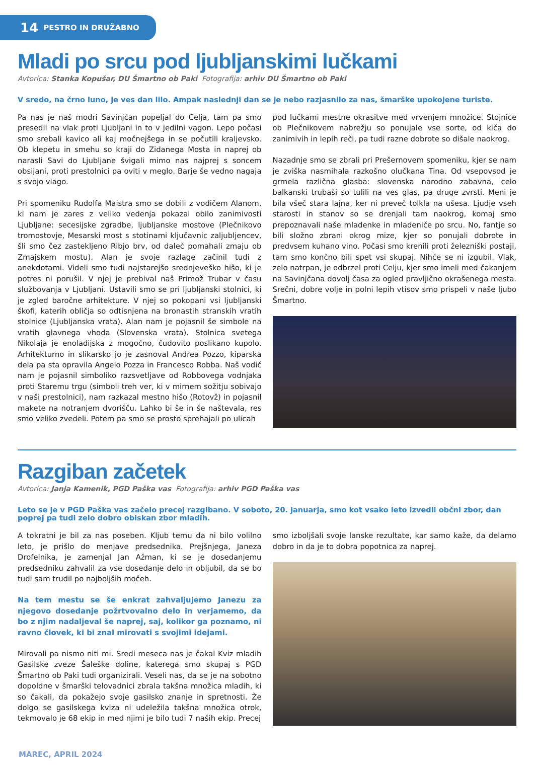14 PESTRO IN DRUŽABNO
Mladi po srcu pod ljubljanskimi lučkami
Avtorica: Stanka Kopušar, DU Šmartno ob Paki Fotografija: arhiv DU Šmartno ob Paki
V sredo, na črno luno, je ves dan lilo. Ampak naslednji dan se je nebo razjasnilo za nas, šmarške upokojene turiste.
Pa nas je naš modri Savinjčan popeljal do Celja, tam pa smo presedli na vlak proti Ljubljani in to v jedilni vagon. Lepo počasi smo srebali kavico ali kaj močnejšega in se počutili kraljevsko. Ob klepetu in smehu so kraji do Zidanega Mosta in naprej ob narasli Savi do Ljubljane švigali mimo nas najprej s soncem obsijani, proti prestolnici pa oviti v meglo. Barje še vedno nagaja s svojo vlago.
Pri spomeniku Rudolfa Maistra smo se dobili z vodičem Alanom, ki nam je zares z veliko vedenja pokazal obilo zanimivosti Ljubljane: secesijske zgradbe, ljubljanske mostove (Plečnikovo tromostovje, Mesarski most s stotinami ključavnic zaljubljencev, šli smo čez zastekljeno Ribjo brv, od daleč pomahali zmaju ob Zmajskem mostu). Alan je svoje razlage začinil tudi z anekdotami. Videli smo tudi najstarejšo srednjeveško hišo, ki je potres ni porušil. V njej je prebival naš Primož Trubar v času službovanja v Ljubljani. Ustavili smo se pri ljubljanski stolnici, ki je zgled baročne arhitekture. V njej so pokopani vsi ljubljanski škofi, katerih obličja so odtisnjena na bronastih stranskih vratih stolnice (Ljubljanska vrata). Alan nam je pojasnil še simbole na vratih glavnega vhoda (Slovenska vrata). Stolnica svetega Nikolaja je enoladijska z mogočno, čudovito poslikano kupolo. Arhitekturno in slikarsko jo je zasnoval Andrea Pozzo, kiparska dela pa sta opravila Angelo Pozza in Francesco Robba. Naš vodič nam je pojasnil simboliko razsvetljave od Robbovega vodnjaka proti Staremu trgu (simboli treh ver, ki v mirnem sožitju sobivajo v naši prestolnici), nam razkazal mestno hišo (Rotovž) in pojasnil makete na notranjem dvorišču. Lahko bi še in še naštevala, res smo veliko zvedeli. Potem pa smo se prosto sprehajali po ulicah
pod lučkami mestne okrasitve med vrvenjem množice. Stojnice ob Plečnikovem nabrežju so ponujale vse sorte, od kiča do zanimivih in lepih reči, pa tudi razne dobrote so dišale naokrog.
Nazadnje smo se zbrali pri Prešernovem spomeniku, kjer se nam je zviška nasmihala razkošno olučkana Tina. Od vsepovsod je grmela različna glasba: slovenska narodno zabavna, celo balkanski trubaši so tulili na ves glas, pa druge zvrsti. Meni je bila všeč stara lajna, ker ni preveč tolkla na ušesa. Ljudje vseh starosti in stanov so se drenjali tam naokrog, komaj smo prepoznavali naše mladenke in mladeniče po srcu. No, fantje so bili složno zbrani okrog mize, kjer so ponujali dobrote in predvsem kuhano vino. Počasi smo krenili proti železniški postaji, tam smo končno bili spet vsi skupaj. Nihče se ni izgubil. Vlak, zelo natrpan, je odbrzel proti Celju, kjer smo imeli med čakanjem na Savinjčana dovolj časa za ogled pravljično okrašenega mesta. Srečni, dobre volje in polni lepih vtisov smo prispeli v naše ljubo Šmartno.
Razgiban začetek
Avtorica: Janja Kamenik, PGD Paška vas Fotografija: arhiv PGD Paška vas
Leto se je v PGD Paška vas začelo precej razgibano. V soboto, 20. januarja, smo kot vsako leto izvedli občni zbor, dan poprej pa tudi zelo dobro obiskan zbor mladih.
A tokratni je bil za nas poseben. Kljub temu da ni bilo volilno leto, je prišlo do menjave predsednika. Prejšnjega, Janeza Drofelnika, je zamenjal Jan Ažman, ki se je dosedanjemu predsedniku zahvalil za vse dosedanje delo in obljubil, da se bo tudi sam trudil po najboljših močeh.
Na tem mestu se še enkrat zahvaljujemo Janezu za njegovo dosedanje požrtvovalno delo in verjamemo, da bo z njim nadaljeval še naprej, saj, kolikor ga poznamo, ni ravno človek, ki bi znal mirovati s svojimi idejami.
Mirovali pa nismo niti mi. Sredi meseca nas je čakal Kviz mladih Gasilske zveze Šaleške doline, katerega smo skupaj s PGD Šmartno ob Paki tudi organizirali. Veseli nas, da se je na sobotno dopoldne v šmarški telovadnici zbrala takšna množica mladih, ki so čakali, da pokažejo svoje gasilsko znanje in spretnosti. Že dolgo se gasilskega kviza ni udeležila takšna množica otrok, tekmovalo je 68 ekip in med njimi je bilo tudi 7 naših ekip. Precej
smo izboljšali svoje lanske rezultate, kar samo kaže, da delamo dobro in da je to dobra popotnica za naprej.
MAREC, APRIL 2024